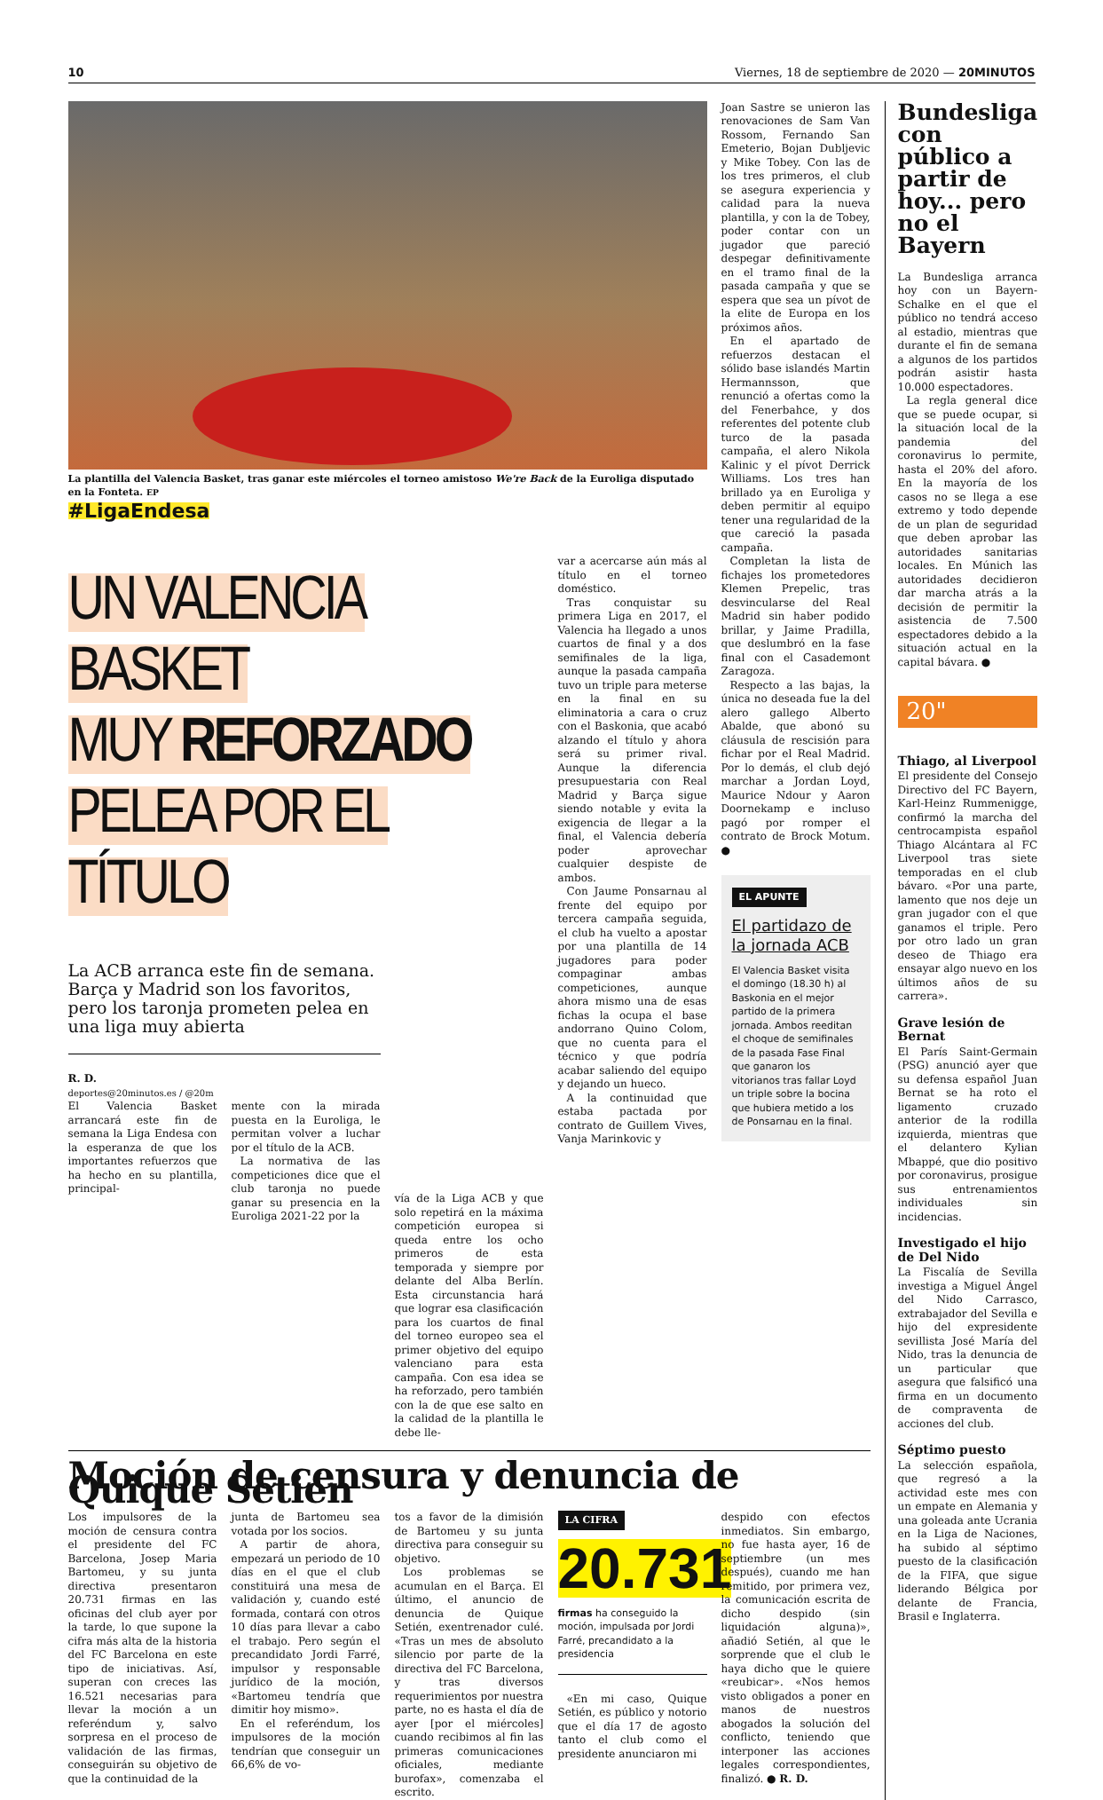10 Viernes, 18 de septiembre de 2020 — 20MINUTOS
La plantilla del Valencia Basket, tras ganar este miércoles el torneo amistoso We're Back de la Euroliga disputado en la Fonteta. EP
#LigaEndesa
Joan Sastre se unieron las renovaciones de Sam Van Rossom, Fernando San Emeterio, Bojan Dubljevic y Mike Tobey. Con las de los tres primeros, el club se asegura experiencia y calidad para la nueva plantilla, y con la de Tobey, poder contar con un jugador que pareció despegar definitivamente en el tramo final de la pasada campaña y que se espera que sea un pívot de la elite de Europa en los próximos años.
En el apartado de refuerzos destacan el sólido base islandés Martin Hermannsson, que renunció a ofertas como la del Fenerbahce, y dos referentes del potente club turco de la pasada campaña, el alero Nikola Kalinic y el pívot Derrick Williams. Los tres han brillado ya en Euroliga y deben permitir al equipo tener una regularidad de la que careció la pasada campaña.
UN VALENCIA BASKET
MUY REFORZADO
PELEA POR EL TÍTULO
La ACB arranca este fin de semana. Barça y Madrid son los favoritos, pero los taronja prometen pelea en una liga muy abierta
R. D.
deportes@20minutos.es / @20m
El Valencia Basket arrancará este fin de semana la Liga Endesa con la esperanza de que los importantes refuerzos que ha hecho en su plantilla, principal-
mente con la mirada puesta en la Euroliga, le permitan volver a luchar por el título de la ACB.
La normativa de las competiciones dice que el club taronja no puede ganar su presencia en la Euroliga 2021-22 por la
vía de la Liga ACB y que solo repetirá en la máxima competición europea si queda entre los ocho primeros de esta temporada y siempre por delante del Alba Berlín. Esta circunstancia hará que lograr esa clasificación para los cuartos de final del torneo europeo sea el primer objetivo del equipo valenciano para esta campaña. Con esa idea se ha reforzado, pero también con la de que ese salto en la calidad de la plantilla le debe lle-
var a acercarse aún más al título en el torneo doméstico.
Tras conquistar su primera Liga en 2017, el Valencia ha llegado a unos cuartos de final y a dos semifinales de la liga, aunque la pasada campaña tuvo un triple para meterse en la final en su eliminatoria a cara o cruz con el Baskonia, que acabó alzando el título y ahora será su primer rival. Aunque la diferencia presupuestaria con Real Madrid y Barça sigue siendo notable y evita la exigencia de llegar a la final, el Valencia debería poder aprovechar cualquier despiste de ambos.
Con Jaume Ponsarnau al frente del equipo por tercera campaña seguida, el club ha vuelto a apostar por una plantilla de 14 jugadores para poder compaginar ambas competiciones, aunque ahora mismo una de esas fichas la ocupa el base andorrano Quino Colom, que no cuenta para el técnico y que podría acabar saliendo del equipo y dejando un hueco.
A la continuidad que estaba pactada por contrato de Guillem Vives, Vanja Marinkovic y
Completan la lista de fichajes los prometedores Klemen Prepelic, tras desvincularse del Real Madrid sin haber podido brillar, y Jaime Pradilla, que deslumbró en la fase final con el Casademont Zaragoza.
Respecto a las bajas, la única no deseada fue la del alero gallego Alberto Abalde, que abonó su cláusula de rescisión para fichar por el Real Madrid. Por lo demás, el club dejó marchar a Jordan Loyd, Maurice Ndour y Aaron Doornekamp e incluso pagó por romper el contrato de Brock Motum. ●
EL APUNTE
El partidazo de la jornada ACB
El Valencia Basket visita el domingo (18.30 h) al Baskonia en el mejor partido de la primera jornada. Ambos reeditan el choque de semifinales de la pasada Fase Final que ganaron los vitorianos tras fallar Loyd un triple sobre la bocina que hubiera metido a los de Ponsarnau en la final.
Moción de censura y denuncia de Quique Setién
Los impulsores de la moción de censura contra el presidente del FC Barcelona, Josep Maria Bartomeu, y su junta directiva presentaron 20.731 firmas en las oficinas del club ayer por la tarde, lo que supone la cifra más alta de la historia del FC Barcelona en este tipo de iniciativas. Así, superan con creces las 16.521 necesarias para llevar la moción a un referéndum y, salvo sorpresa en el proceso de validación de las firmas, conseguirán su objetivo de que la continuidad de la
junta de Bartomeu sea votada por los socios.
A partir de ahora, empezará un periodo de 10 días en el que el club constituirá una mesa de validación y, cuando esté formada, contará con otros 10 días para llevar a cabo el trabajo. Pero según el precandidato Jordi Farré, impulsor y responsable jurídico de la moción, «Bartomeu tendría que dimitir hoy mismo».
En el referéndum, los impulsores de la moción tendrían que conseguir un 66,6% de vo-
tos a favor de la dimisión de Bartomeu y su junta directiva para conseguir su objetivo.
Los problemas se acumulan en el Barça. El último, el anuncio de denuncia de Quique Setién, exentrenador culé. «Tras un mes de absoluto silencio por parte de la directiva del FC Barcelona, y tras diversos requerimientos por nuestra parte, no es hasta el día de ayer [por el miércoles] cuando recibimos al fin las primeras comunicaciones oficiales, mediante burofax», comenzaba el escrito.
LA CIFRA
20.731
firmas ha conseguido la moción, impulsada por Jordi Farré, precandidato a la presidencia
«En mi caso, Quique Setién, es público y notorio que el día 17 de agosto tanto el club como el presidente anunciaron mi
despido con efectos inmediatos. Sin embargo, no fue hasta ayer, 16 de septiembre (un mes después), cuando me han remitido, por primera vez, la comunicación escrita de dicho despido (sin liquidación alguna)», añadió Setién, al que le sorprende que el club le haya dicho que le quiere «reubicar». «Nos hemos visto obligados a poner en manos de nuestros abogados la solución del conflicto, teniendo que interponer las acciones legales correspondientes, finalizó. ● R. D.
Bundesliga con público a partir de hoy... pero no el Bayern
La Bundesliga arranca hoy con un Bayern-Schalke en el que el público no tendrá acceso al estadio, mientras que durante el fin de semana a algunos de los partidos podrán asistir hasta 10.000 espectadores.
La regla general dice que se puede ocupar, si la situación local de la pandemia del coronavirus lo permite, hasta el 20% del aforo. En la mayoría de los casos no se llega a ese extremo y todo depende de un plan de seguridad que deben aprobar las autoridades sanitarias locales. En Múnich las autoridades decidieron dar marcha atrás a la decisión de permitir la asistencia de 7.500 espectadores debido a la situación actual en la capital bávara. ●
20"
Thiago, al Liverpool
El presidente del Consejo Directivo del FC Bayern, Karl-Heinz Rummenigge, confirmó la marcha del centrocampista español Thiago Alcántara al FC Liverpool tras siete temporadas en el club bávaro. «Por una parte, lamento que nos deje un gran jugador con el que ganamos el triple. Pero por otro lado un gran deseo de Thiago era ensayar algo nuevo en los últimos años de su carrera».
Grave lesión de Bernat
El París Saint-Germain (PSG) anunció ayer que su defensa español Juan Bernat se ha roto el ligamento cruzado anterior de la rodilla izquierda, mientras que el delantero Kylian Mbappé, que dio positivo por coronavirus, prosigue sus entrenamientos individuales sin incidencias.
Investigado el hijo de Del Nido
La Fiscalía de Sevilla investiga a Miguel Ángel del Nido Carrasco, extrabajador del Sevilla e hijo del expresidente sevillista José María del Nido, tras la denuncia de un particular que asegura que falsificó una firma en un documento de compraventa de acciones del club.
Séptimo puesto
La selección española, que regresó a la actividad este mes con un empate en Alemania y una goleada ante Ucrania en la Liga de Naciones, ha subido al séptimo puesto de la clasificación de la FIFA, que sigue liderando Bélgica por delante de Francia, Brasil e Inglaterra.